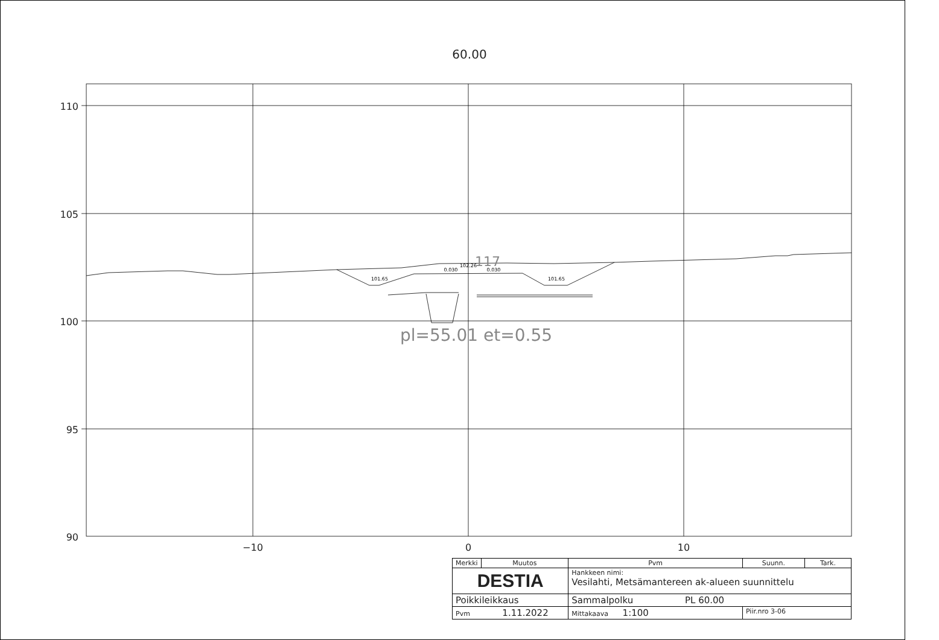60.00
101.65
101.65
102.26
0.030
0.030
117
pl=55.01 et=0.55
110
105
100
95
90
−10
0
10
| Merkki | Muutos | | Pvm | Suunn. | Tark. |
| DESTIA | | Hankkeen nimi: Vesilahti, Metsämantereen ak-alueen suunnittelu | | | |
| Poikkileikkaus | | Sammalpolku PL 60.00 | | | |
| Pvm 1.11.2022 | | Mittakaava 1:100 | | Piir.nro 3-06 | |